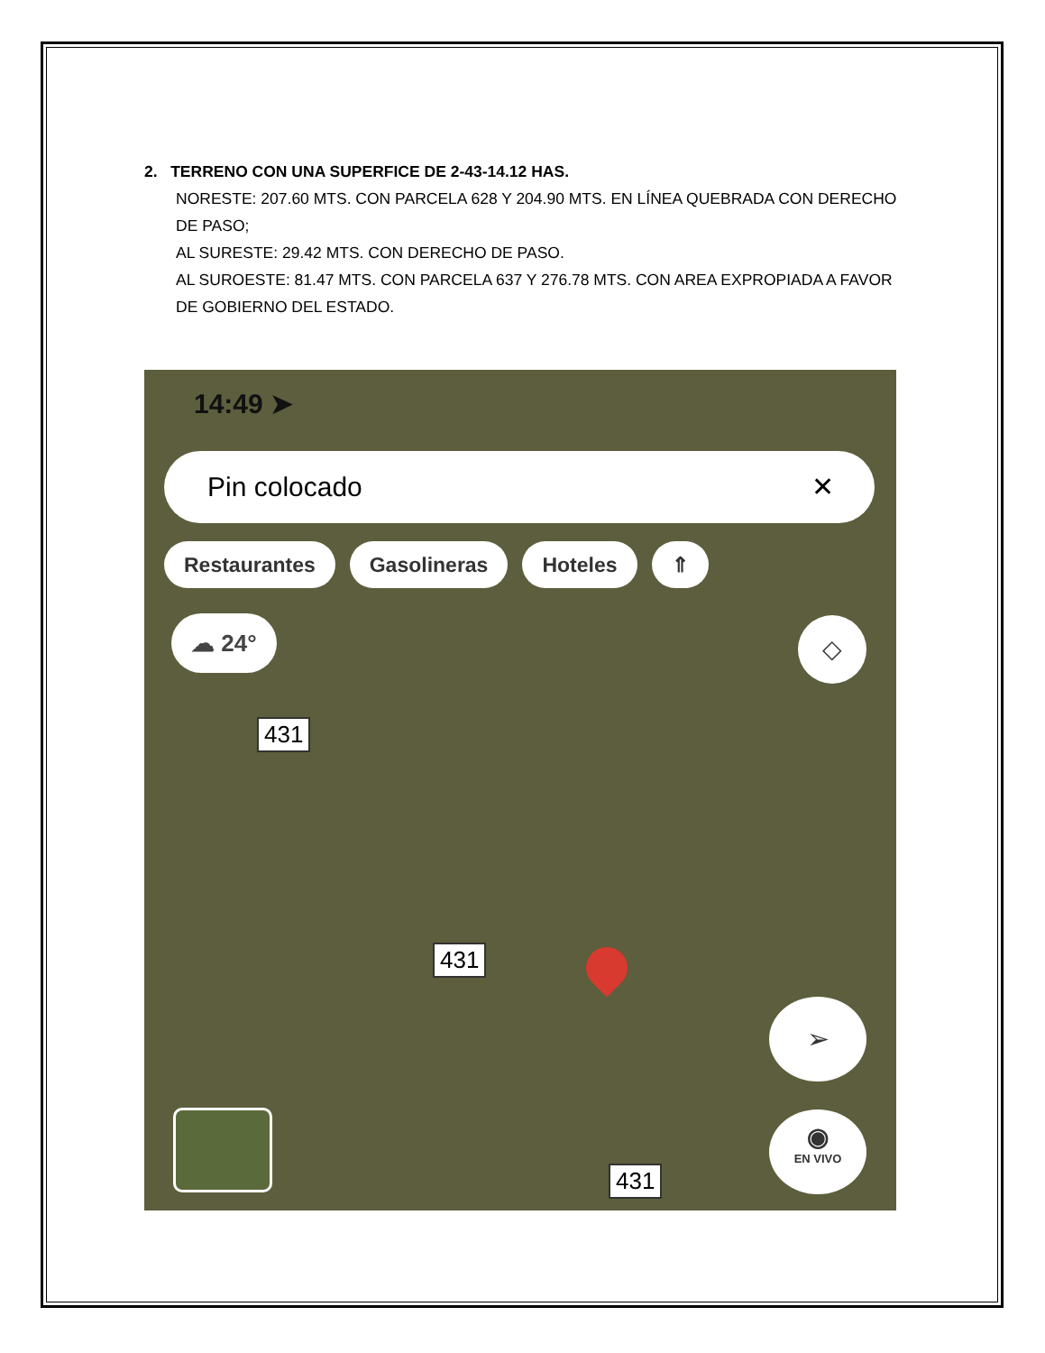2. TERRENO CON UNA SUPERFICE DE 2-43-14.12 HAS.
NORESTE: 207.60 MTS. CON PARCELA 628 Y 204.90 MTS. EN LÍNEA QUEBRADA CON DERECHO DE PASO;
AL SURESTE: 29.42 MTS. CON DERECHO DE PASO.
AL SUROESTE: 81.47 MTS. CON PARCELA 637 Y 276.78 MTS. CON AREA EXPROPIADA A FAVOR DE GOBIERNO DEL ESTADO.
14:49 ➤
Pin colocado ✕
Restaurantes Gasolineras Hoteles ⇑
☁ 24° ◇
431
431
431
➢
◉
EN VIVO